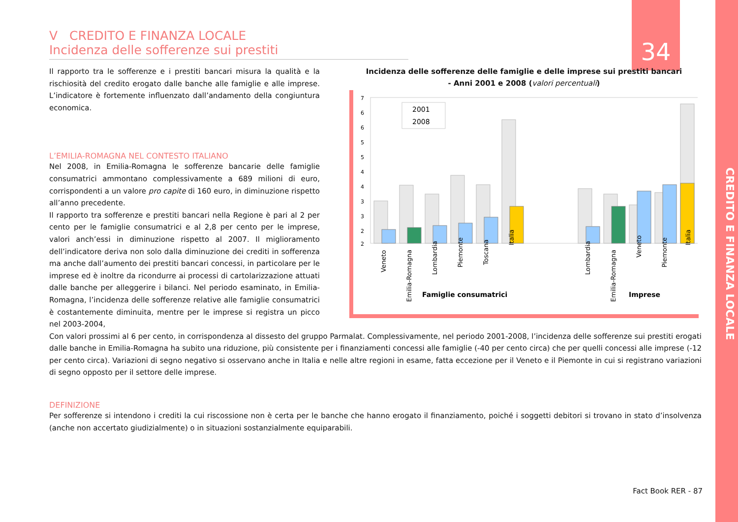34
CREDITO E FINANZA LOCALE
V CREDITO E FINANZA LOCALE
Incidenza delle sofferenze sui prestiti
Il rapporto tra le sofferenze e i prestiti bancari misura la qualità e la rischiosità del credito erogato dalle banche alle famiglie e alle imprese. L’indicatore è fortemente influenzato dall’andamento della congiuntura economica.
L’EMILIA-ROMAGNA NEL CONTESTO ITALIANO
Nel 2008, in Emilia-Romagna le sofferenze bancarie delle famiglie consumatrici ammontano complessivamente a 689 milioni di euro, corrispondenti a un valore pro capite di 160 euro, in diminuzione rispetto all’anno precedente.
Il rapporto tra sofferenze e prestiti bancari nella Regione è pari al 2 per cento per le famiglie consumatrici e al 2,8 per cento per le imprese, valori anch’essi in diminuzione rispetto al 2007. Il miglioramento dell’indicatore deriva non solo dalla diminuzione dei crediti in sofferenza ma anche dall’aumento dei prestiti bancari concessi, in particolare per le imprese ed è inoltre da ricondurre ai processi di cartolarizzazione attuati dalle banche per alleggerire i bilanci. Nel periodo esaminato, in Emilia-Romagna, l’incidenza delle sofferenze relative alle famiglie consumatrici è costantemente diminuita, mentre per le imprese si registra un picco nel 2003-2004,
Incidenza delle sofferenze delle famiglie e delle imprese sui prestiti bancari
- Anni 2001 e 2008 (valori percentuali)
7
6
6
5
5
4
4
3
3
2
2
2001
2008
Veneto
Emilia-Romagna
Lombardia
Piemonte
Toscana
Italia
Lombardia
Emilia-Romagna
Veneto
Piemonte
Italia
Famiglie consumatrici
Imprese
Con valori prossimi al 6 per cento, in corrispondenza al dissesto del gruppo Parmalat. Complessivamente, nel periodo 2001-2008, l’incidenza delle sofferenze sui prestiti erogati dalle banche in Emilia-Romagna ha subito una riduzione, più consistente per i finanziamenti concessi alle famiglie (-40 per cento circa) che per quelli concessi alle imprese (-12 per cento circa). Variazioni di segno negativo si osservano anche in Italia e nelle altre regioni in esame, fatta eccezione per il Veneto e il Piemonte in cui si registrano variazioni di segno opposto per il settore delle imprese.
DEFINIZIONE
Per sofferenze si intendono i crediti la cui riscossione non è certa per le banche che hanno erogato il finanziamento, poiché i soggetti debitori si trovano in stato d’insolvenza (anche non accertato giudizialmente) o in situazioni sostanzialmente equiparabili.
Fact Book RER - 87